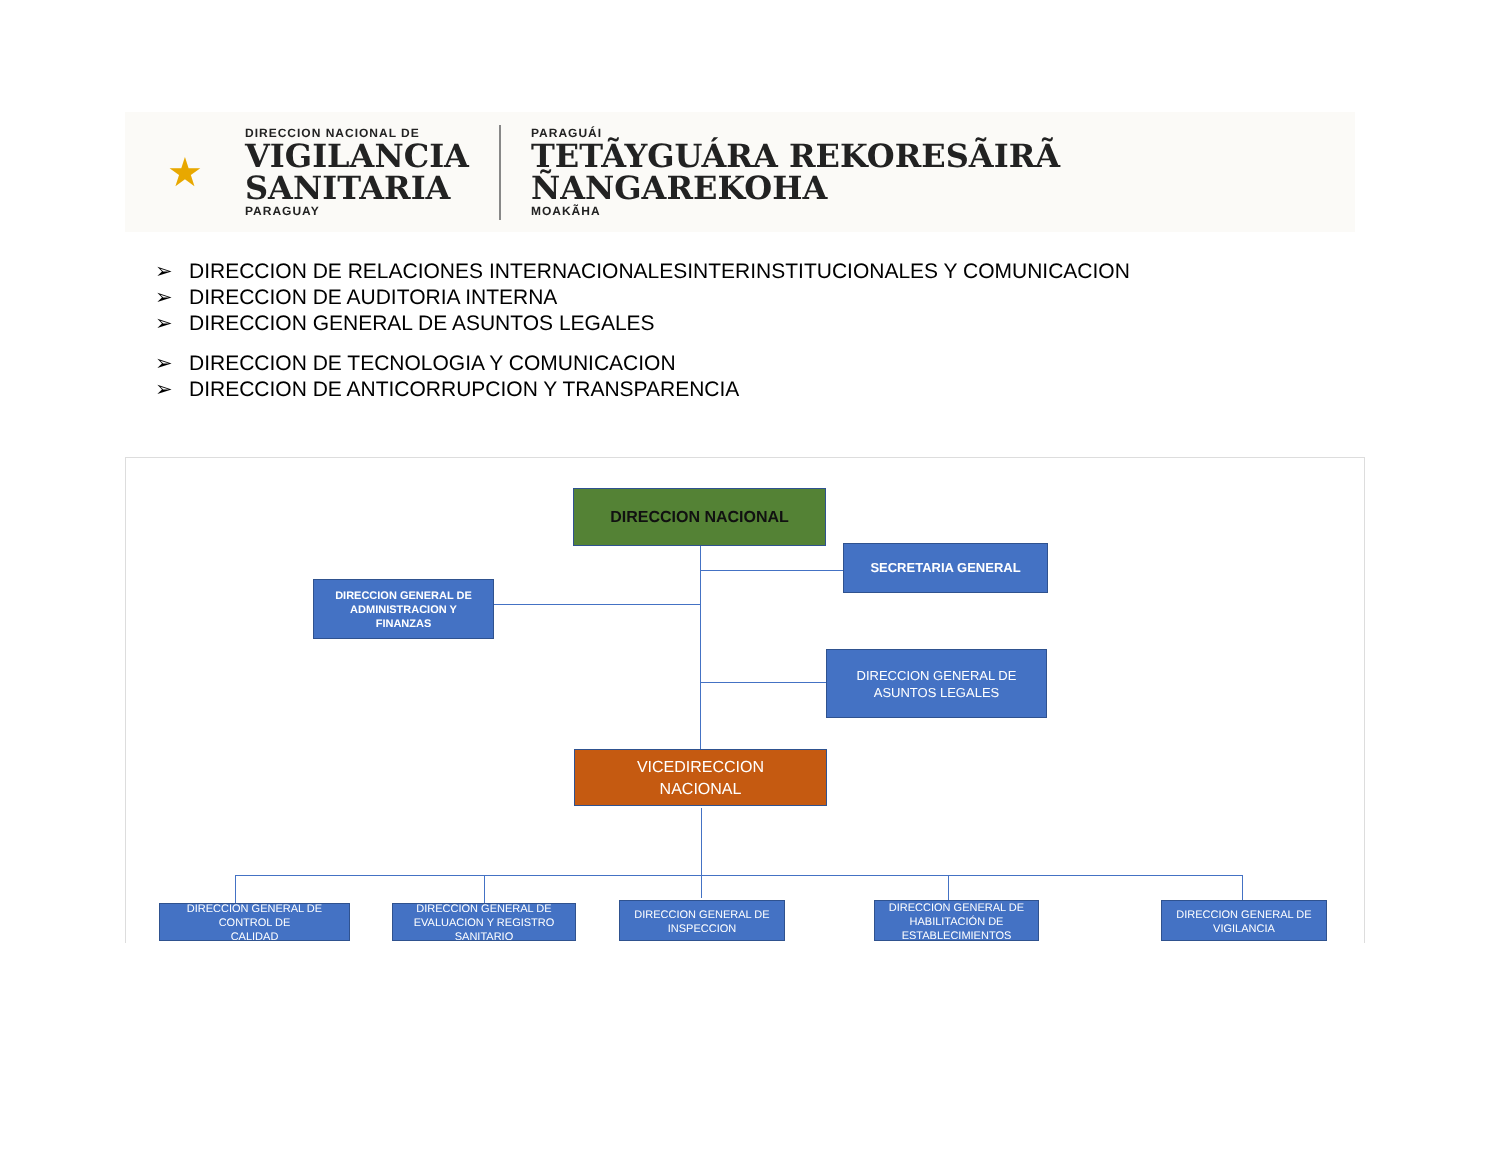★
DIRECCION NACIONAL DE
VIGILANCIA
SANITARIA
PARAGUAY
PARAGUÁI
TETÃYGUÁRA REKORESÃIRÃ
ÑANGAREKOHA
MOAKÃHA
➢ DIRECCION DE RELACIONES INTERNACIONALESINTERINSTITUCIONALES Y COMUNICACION
➢ DIRECCION DE AUDITORIA INTERNA
➢ DIRECCION GENERAL DE ASUNTOS LEGALES
➢ DIRECCION DE TECNOLOGIA Y COMUNICACION
➢ DIRECCION DE ANTICORRUPCION Y TRANSPARENCIA
DIRECCION NACIONAL
SECRETARIA GENERAL
DIRECCION GENERAL DE
ADMINISTRACION Y
FINANZAS
DIRECCION GENERAL DE
ASUNTOS LEGALES
VICEDIRECCION
NACIONAL
DIRECCION GENERAL DE
CONTROL DE
CALIDAD
DIRECCION GENERAL DE
EVALUACION Y REGISTRO
SANITARIO
DIRECCION GENERAL DE
INSPECCION
DIRECCION GENERAL DE
HABILITACIÓN DE
ESTABLECIMIENTOS
DIRECCION GENERAL DE
VIGILANCIA